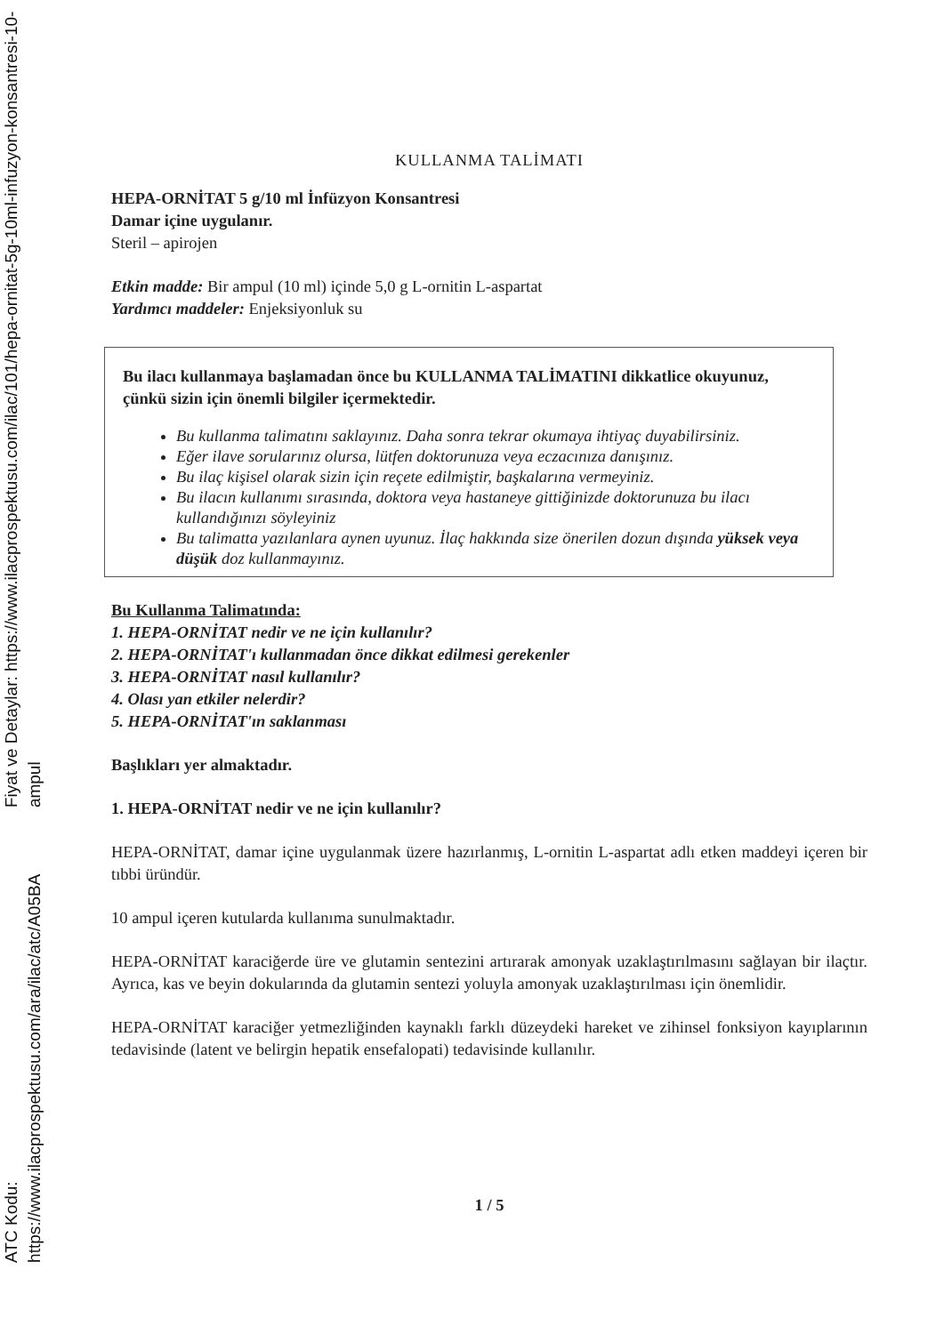Fiyat ve Detaylar: https://www.ilacprospektusu.com/ilac/101/hepa-ornitat-5g-10ml-infuzyon-konsantresi-10-ampul
ATC Kodu: https://www.ilacprospektusu.com/ara/ilac/atc/A05BA
KULLANMA TALİMATI
HEPA-ORNİTAT 5 g/10 ml İnfüzyon Konsantresi
Damar içine uygulanır.
Steril – apirojen
Etkin madde: Bir ampul (10 ml) içinde 5,0 g L-ornitin L-aspartat
Yardımcı maddeler: Enjeksiyonluk su
Bu ilacı kullanmaya başlamadan önce bu KULLANMA TALİMATINI dikkatlice okuyunuz, çünkü sizin için önemli bilgiler içermektedir.
Bu kullanma talimatını saklayınız. Daha sonra tekrar okumaya ihtiyaç duyabilirsiniz.
Eğer ilave sorularınız olursa, lütfen doktorunuza veya eczacınıza danışınız.
Bu ilaç kişisel olarak sizin için reçete edilmiştir, başkalarına vermeyiniz.
Bu ilacın kullanımı sırasında, doktora veya hastaneye gittiğinizde doktorunuza bu ilacı kullandığınızı söyleyiniz
Bu talimatta yazılanlara aynen uyunuz. İlaç hakkında size önerilen dozun dışında yüksek veya düşük doz kullanmayınız.
Bu Kullanma Talimatında:
1. HEPA-ORNİTAT nedir ve ne için kullanılır?
2. HEPA-ORNİTAT'ı kullanmadan önce dikkat edilmesi gerekenler
3. HEPA-ORNİTAT nasıl kullanılır?
4. Olası yan etkiler nelerdir?
5. HEPA-ORNİTAT'ın saklanması
Başlıkları yer almaktadır.
1. HEPA-ORNİTAT nedir ve ne için kullanılır?
HEPA-ORNİTAT, damar içine uygulanmak üzere hazırlanmış, L-ornitin L-aspartat adlı etken maddeyi içeren bir tıbbi üründür.
10 ampul içeren kutularda kullanıma sunulmaktadır.
HEPA-ORNİTAT karaciğerde üre ve glutamin sentezini artırarak amonyak uzaklaştırılmasını sağlayan bir ilaçtır. Ayrıca, kas ve beyin dokularında da glutamin sentezi yoluyla amonyak uzaklaştırılması için önemlidir.
HEPA-ORNİTAT karaciğer yetmezliğinden kaynaklı farklı düzeydeki hareket ve zihinsel fonksiyon kayıplarının tedavisinde (latent ve belirgin hepatik ensefalopati) tedavisinde kullanılır.
1 / 5